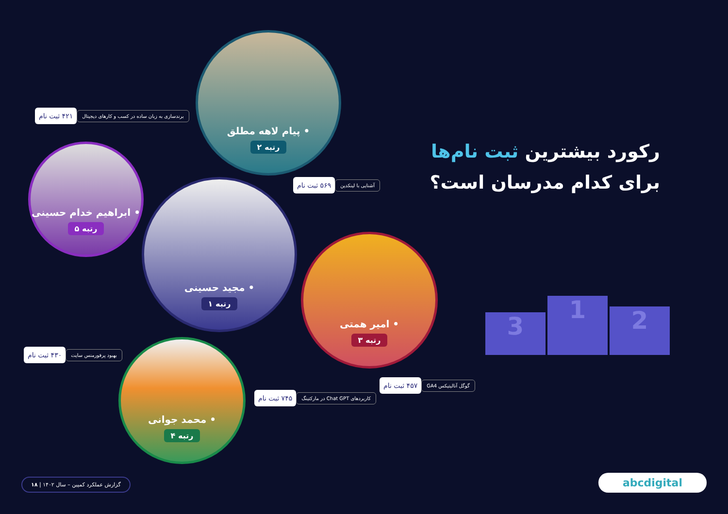رکورد بیشترین ثبت نام‌ها
برای کدام مدرسان است؟
• پیام لاهه مطلق
رتبه ۲
آشنایی با لینکدین ۵۶۹ ثبت نام
برندسازی به زبان ساده در کسب و کارهای دیجیتال ۴۲۱ ثبت نام
• ابراهیم خدام حسینی
رتبه ۵
• مجید حسینی
رتبه ۱
• امیر همتی
رتبه ۳
گوگل آنالیتیکس GA4 ۴۵۷ ثبت نام
بهبود پرفورمنس سایت ۴۳۰ ثبت نام
کاربردهای Chat GPT در مارکتینگ ۷۴۵ ثبت نام
• محمد جوانی
رتبه ۴
3
1
2
گزارش عملکرد کمپین – سال ۱۴۰۲ | ۱۸
abcdigital